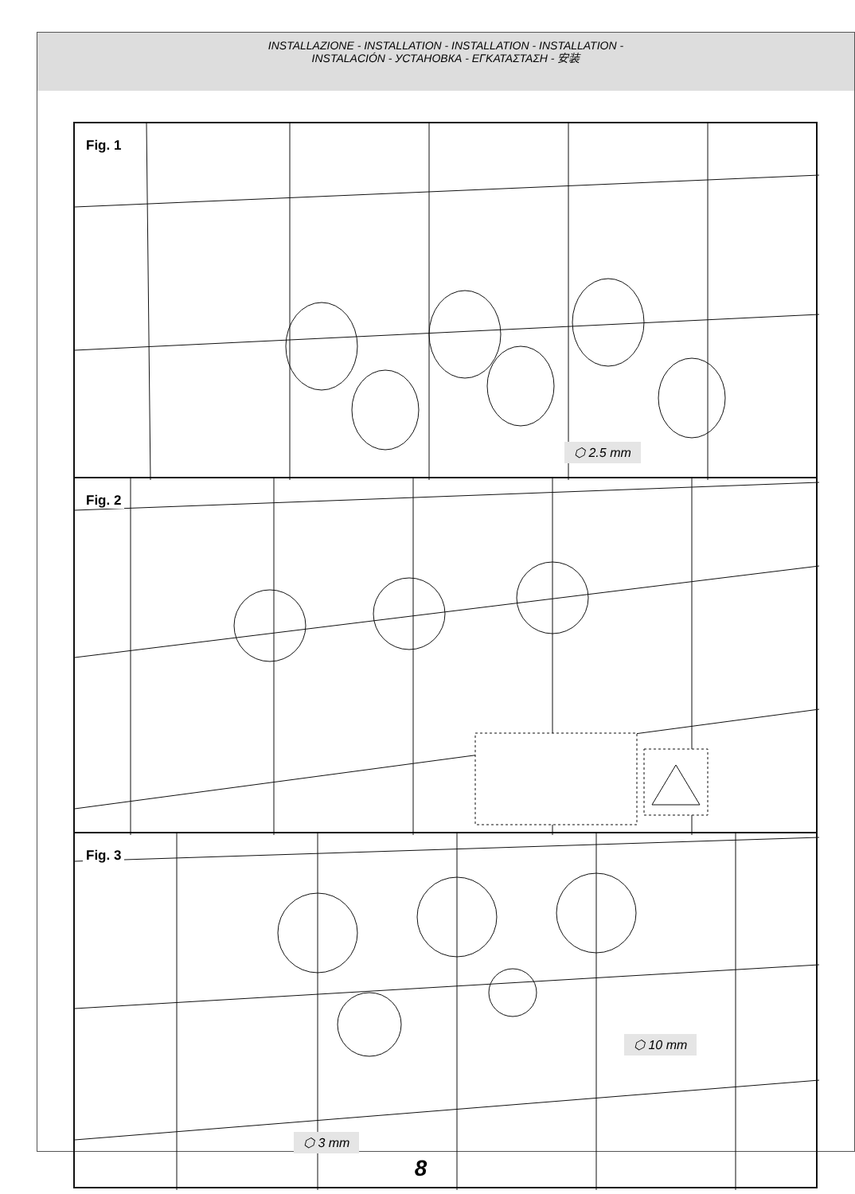INSTALLAZIONE - INSTALLATION - INSTALLATION - INSTALLATION -
INSTALACIÓN - УСТАНОВКА - ΕΓΚΑΤΑΣΤΑΣΗ - 安装
Fig. 1
⬡ 2.5 mm
Fig. 2
Fig. 3
⬡ 10 mm
⬡ 3 mm
8